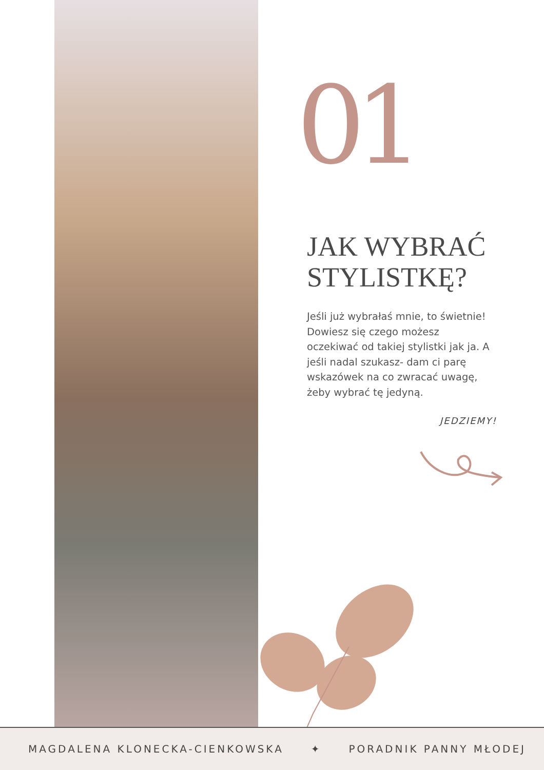01
JAK WYBRAĆ STYLISTKĘ?
Jeśli już wybrałaś mnie, to świetnie! Dowiesz się czego możesz oczekiwać od takiej stylistki jak ja. A jeśli nadal szukasz- dam ci parę wskazówek na co zwracać uwagę, żeby wybrać tę jedyną.
JEDZIEMY!
MAGDALENA KLONECKA-CIENKOWSKA ✦ PORADNIK PANNY MŁODEJ